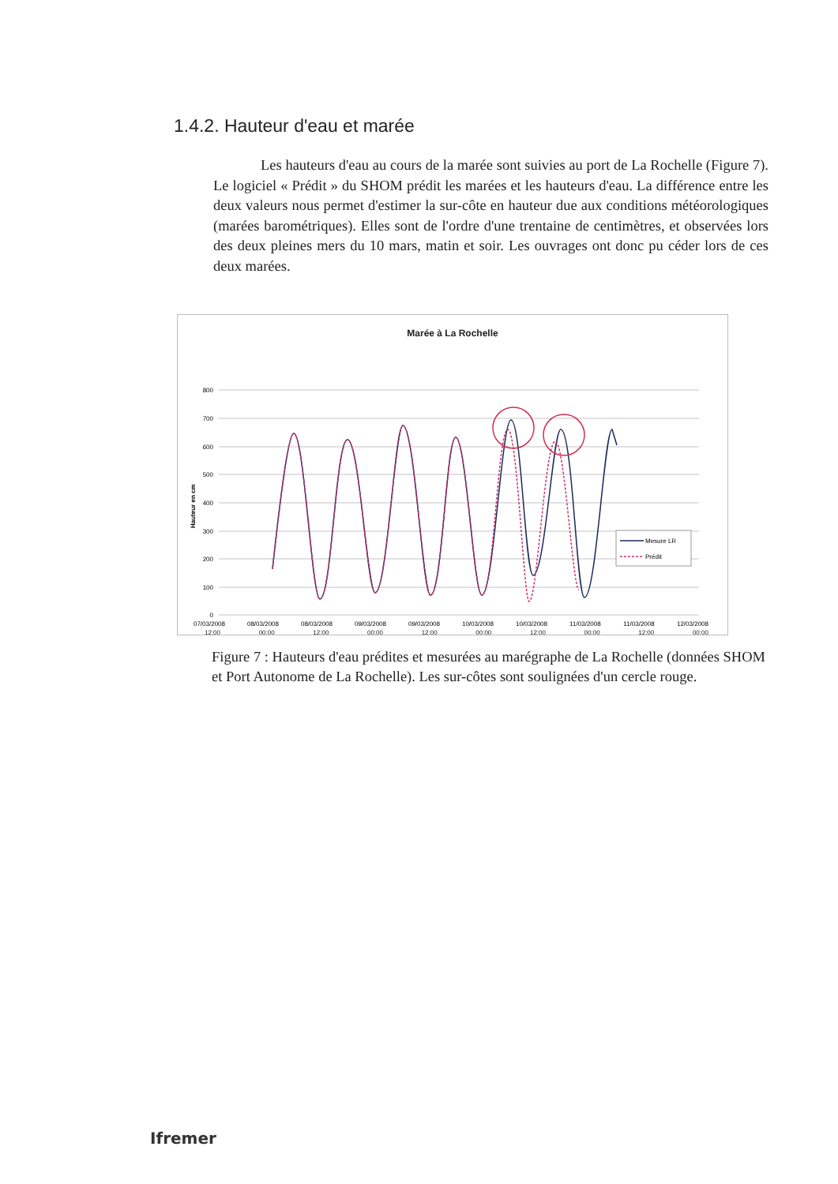1.4.2. Hauteur d'eau et marée
Les hauteurs d'eau au cours de la marée sont suivies au port de La Rochelle (Figure 7). Le logiciel « Prédit » du SHOM prédit les marées et les hauteurs d'eau. La différence entre les deux valeurs nous permet d'estimer la sur-côte en hauteur due aux conditions météorologiques (marées barométriques). Elles sont de l'ordre d'une trentaine de centimètres, et observées lors des deux pleines mers du 10 mars, matin et soir. Les ouvrages ont donc pu céder lors de ces deux marées.
Marée à La Rochelle
800
700
600
500
400
300
200
100
0
Hauteur en cm
Mesure LR
Prédit
07/03/2008
08/03/2008
08/03/2008
09/03/2008
09/03/2008
10/03/2008
10/03/2008
11/03/2008
11/03/2008
12/03/2008
12:00 00:00 12:00 00:00 12:00 00:00 12:00 00:00 12:00 00:00
Figure 7 : Hauteurs d'eau prédites et mesurées au marégraphe de La Rochelle (données SHOM et Port Autonome de La Rochelle). Les sur-côtes sont soulignées d'un cercle rouge.
Ifremer